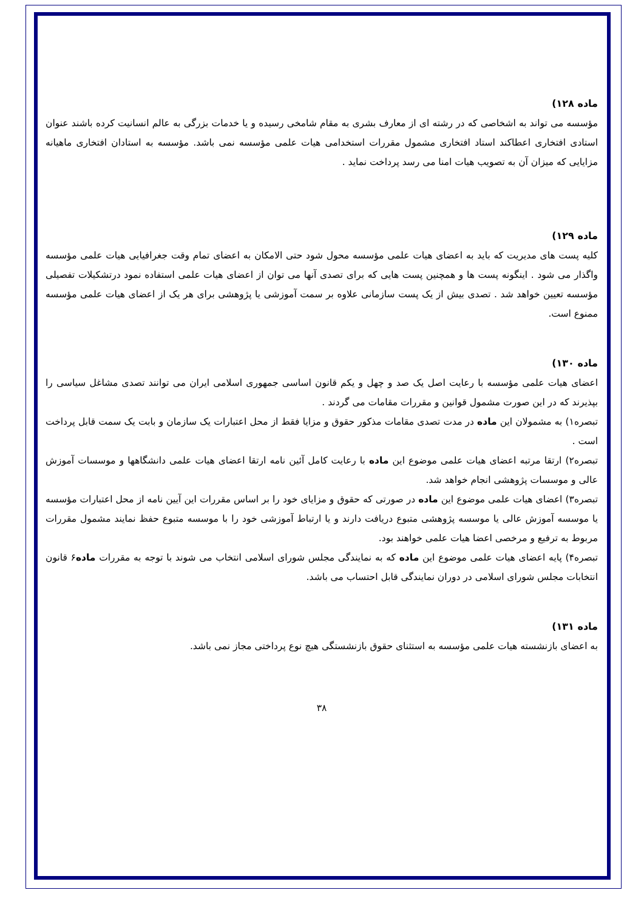ماده ۱۲۸)
مؤسسه می تواند به اشخاصی که در رشته ای از معارف بشری به مقام شامخی رسیده و یا خدمات بزرگی به عالم انسانیت کرده باشند عنوان استادی افتخاری اعطاکند استاد افتخاری مشمول مقررات استخدامی هیات علمی مؤسسه نمی باشد. مؤسسه به استادان افتخاری ماهیانه مزایایی که میزان آن به تصویب هیات امنا می رسد پرداخت نماید .
ماده ۱۲۹)
کلیه پست های مدیریت که باید به اعضای هیات علمی مؤسسه محول شود حتی الامکان به اعضای تمام وقت جغرافیایی هیات علمی مؤسسه واگذار می شود . اینگونه پست ها و همچنین پست هایی که برای تصدی آنها می توان از اعضای هیات علمی استفاده نمود درتشکیلات تفصیلی مؤسسه تعیین خواهد شد . تصدی بیش از یک پست سازمانی علاوه بر سمت آموزشی یا پژوهشی برای هر یک از اعضای هیات علمی مؤسسه ممنوع است.
ماده ۱۳۰)
اعضای هیات علمی مؤسسه با رعایت اصل یک صد و چهل و یکم قانون اساسی جمهوری اسلامی ایران می توانند تصدی مشاغل سیاسی را بپذیرند که در این صورت مشمول قوانین و مقررات مقامات می گردند .
تبصره۱) به مشمولان این ماده در مدت تصدی مقامات مذکور حقوق و مزایا فقط از محل اعتبارات یک سازمان و بابت یک سمت قابل پرداخت است .
تبصره۲) ارتقا مرتبه اعضای هیات علمی موضوع این ماده با رعایت کامل آئین نامه ارتقا اعضای هیات علمی دانشگاهها و موسسات آموزش عالی و موسسات پژوهشی انجام خواهد شد.
تبصره۳) اعضای هیات علمی موضوع این ماده در صورتی که حقوق و مزایای خود را بر اساس مقررات این آیین نامه از محل اعتبارات مؤسسه یا موسسه آموزش عالی یا موسسه پژوهشی متبوع دریافت دارند و یا ارتباط آموزشی خود را با موسسه متبوع حفظ نمایند مشمول مقررات مربوط به ترفیع و مرخصی اعضا هیات علمی خواهند بود.
تبصره۴) پایه اعضای هیات علمی موضوع این ماده که به نمایندگی مجلس شورای اسلامی انتخاب می شوند با توجه به مقررات ماده۶ قانون انتخابات مجلس شورای اسلامی در دوران نمایندگی قابل احتساب می باشد.
ماده ۱۳۱)
به اعضای بازنشسته هیات علمی مؤسسه به استثنای حقوق بازنشستگی هیچ نوع پرداختی مجاز نمی باشد.
۳۸